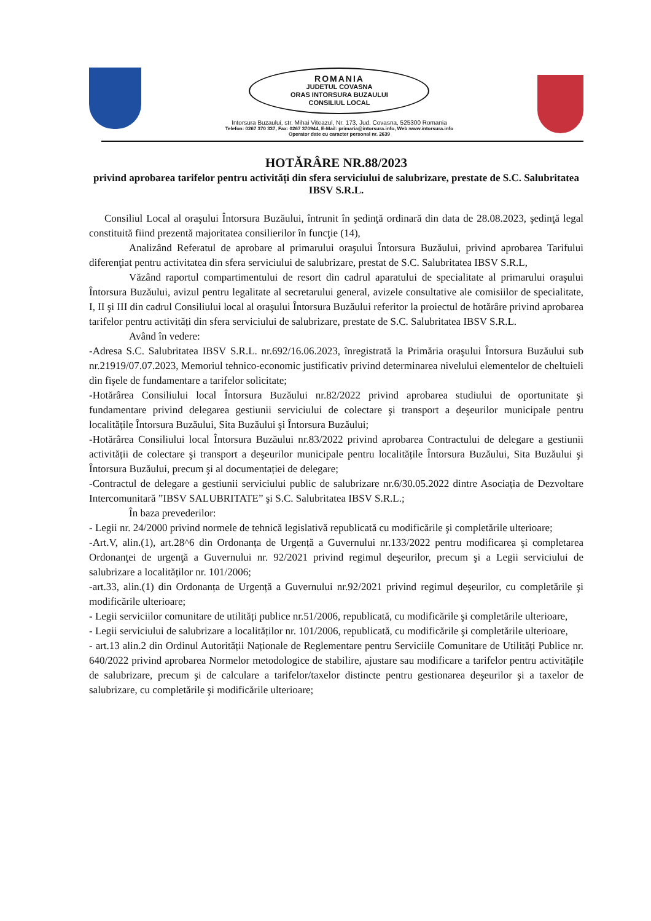ROMANIA
JUDETUL COVASNA
ORAS INTORSURA BUZAULUI
CONSILIUL LOCAL
Intorsura Buzaului, str. Mihai Viteazul, Nr. 173, Jud. Covasna, 525300 Romania
Telefon: 0267 370 337, Fax: 0267 370944, E-Mail: primaria@intorsura.info, Web:www.intorsura.info
Operator date cu caracter personal nr. 2639
HOTĂRÂRE NR.88/2023
privind aprobarea tarifelor pentru activități din sfera serviciului de salubrizare, prestate de S.C. Salubritatea IBSV S.R.L.
Consiliul Local al oraşului Întorsura Buzăului, întrunit în şedinţă ordinară din data de 28.08.2023, şedinţă legal constituită fiind prezentă majoritatea consilierilor în funcţie (14),
Analizând Referatul de aprobare al primarului oraşului Întorsura Buzăului, privind aprobarea Tarifului diferenţiat pentru activitatea din sfera serviciului de salubrizare, prestat de S.C. Salubritatea IBSV S.R.L,
Văzând raportul compartimentului de resort din cadrul aparatului de specialitate al primarului oraşului Întorsura Buzăului, avizul pentru legalitate al secretarului general, avizele consultative ale comisiilor de specialitate, I, II şi III din cadrul Consiliului local al oraşului Întorsura Buzăului referitor la proiectul de hotărâre privind aprobarea tarifelor pentru activități din sfera serviciului de salubrizare, prestate de S.C. Salubritatea IBSV S.R.L.
Având în vedere:
-Adresa S.C. Salubritatea IBSV S.R.L. nr.692/16.06.2023, înregistrată la Primăria oraşului Întorsura Buzăului sub nr.21919/07.07.2023, Memoriul tehnico-economic justificativ privind determinarea nivelului elementelor de cheltuieli din fişele de fundamentare a tarifelor solicitate;
-Hotărârea Consiliului local Întorsura Buzăului nr.82/2022 privind aprobarea studiului de oportunitate şi fundamentare privind delegarea gestiunii serviciului de colectare şi transport a deşeurilor municipale pentru localitățile Întorsura Buzăului, Sita Buzăului şi Întorsura Buzăului;
-Hotărârea Consiliului local Întorsura Buzăului nr.83/2022 privind aprobarea Contractului de delegare a gestiunii activității de colectare şi transport a deşeurilor municipale pentru localitățile Întorsura Buzăului, Sita Buzăului şi Întorsura Buzăului, precum şi al documentației de delegare;
-Contractul de delegare a gestiunii serviciului public de salubrizare nr.6/30.05.2022 dintre Asociația de Dezvoltare Intercomunitară ”IBSV SALUBRITATE” şi S.C. Salubritatea IBSV S.R.L.;
În baza prevederilor:
- Legii nr. 24/2000 privind normele de tehnică legislativă republicată cu modificările şi completările ulterioare;
-Art.V, alin.(1), art.28^6 din Ordonanța de Urgență a Guvernului nr.133/2022 pentru modificarea şi completarea Ordonanţei de urgenţă a Guvernului nr. 92/2021 privind regimul deşeurilor, precum şi a Legii serviciului de salubrizare a localităților nr. 101/2006;
-art.33, alin.(1) din Ordonanța de Urgență a Guvernului nr.92/2021 privind regimul deşeurilor, cu completările şi modificările ulterioare;
- Legii serviciilor comunitare de utilități publice nr.51/2006, republicată, cu modificările şi completările ulterioare,
- Legii serviciului de salubrizare a localităților nr. 101/2006, republicată, cu modificările şi completările ulterioare,
- art.13 alin.2 din Ordinul Autorității Naționale de Reglementare pentru Serviciile Comunitare de Utilități Publice nr. 640/2022 privind aprobarea Normelor metodologice de stabilire, ajustare sau modificare a tarifelor pentru activitățile de salubrizare, precum şi de calculare a tarifelor/taxelor distincte pentru gestionarea deşeurilor şi a taxelor de salubrizare, cu completările şi modificările ulterioare;